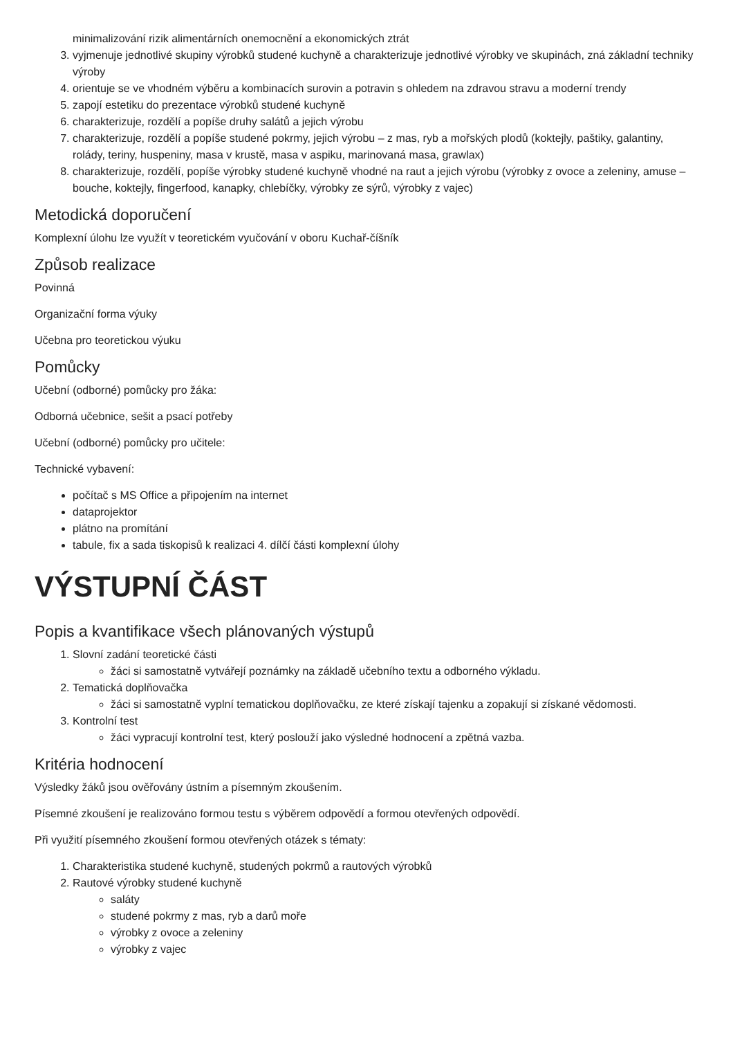minimalizování rizik alimentárních onemocnění a ekonomických ztrát
3. vyjmenuje jednotlivé skupiny výrobků studené kuchyně a charakterizuje jednotlivé výrobky ve skupinách, zná základní techniky výroby
4. orientuje se ve vhodném výběru a kombinacích surovin a potravin s ohledem na zdravou stravu a moderní trendy
5. zapojí estetiku do prezentace výrobků studené kuchyně
6. charakterizuje, rozdělí a popíše druhy salátů a jejich výrobu
7. charakterizuje, rozdělí a popíše studené pokrmy, jejich výrobu – z mas, ryb a mořských plodů (koktejly, paštiky, galantiny, rolády, teriny, huspeniny, masa v krustě, masa v aspiku, marinovaná masa, grawlax)
8. charakterizuje, rozdělí, popíše výrobky studené kuchyně vhodné na raut a jejich výrobu (výrobky z ovoce a zeleniny, amuse – bouche, koktejly, fingerfood, kanapky, chlebíčky, výrobky ze sýrů, výrobky z vajec)
Metodická doporučení
Komplexní úlohu lze využít v teoretickém vyučování v oboru Kuchař-číšník
Způsob realizace
Povinná
Organizační forma výuky
Učebna pro teoretickou výuku
Pomůcky
Učební (odborné) pomůcky pro žáka:
Odborná učebnice, sešit a psací potřeby
Učební (odborné) pomůcky pro učitele:
Technické vybavení:
počítač s MS Office a připojením na internet
dataprojektor
plátno na promítání
tabule, fix a sada tiskopisů k realizaci 4. dílčí části komplexní úlohy
VÝSTUPNÍ ČÁST
Popis a kvantifikace všech plánovaných výstupů
1. Slovní zadání teoretické části
žáci si samostatně vytvářejí poznámky na základě učebního textu a odborného výkladu.
2. Tematická doplňovačka
žáci si samostatně vyplní tematickou doplňovačku, ze které získají tajenku a zopakují si získané vědomosti.
3. Kontrolní test
žáci vypracují kontrolní test, který poslouží jako výsledné hodnocení a zpětná vazba.
Kritéria hodnocení
Výsledky žáků jsou ověřovány ústním a písemným zkoušením.
Písemné zkoušení je realizováno formou testu s výběrem odpovědí a formou otevřených odpovědí.
Při využití písemného zkoušení formou otevřených otázek s tématy:
1. Charakteristika studené kuchyně, studených pokrmů a rautových výrobků
2. Rautové výrobky studené kuchyně
saláty
studené pokrmy z mas, ryb a darů moře
výrobky z ovoce a zeleniny
výrobky z vajec